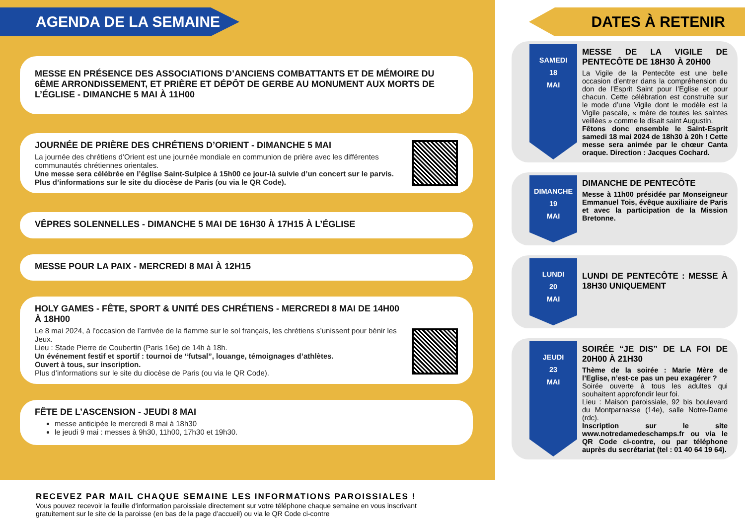AGENDA DE LA SEMAINE
MESSE EN PRÉSENCE DES ASSOCIATIONS D’ANCIENS COMBATTANTS ET DE MÉMOIRE DU 6ÈME ARRONDISSEMENT, ET PRIÈRE ET DÉPÔT DE GERBE AU MONUMENT AUX MORTS DE L’ÉGLISE - DIMANCHE 5 MAI À 11H00
JOURNÉE DE PRIÈRE DES CHRÉTIENS D’ORIENT - DIMANCHE 5 MAI
La journée des chrétiens d’Orient est une journée mondiale en communion de prière avec les différentes communautés chrétiennes orientales.
Une messe sera célébrée en l’église Saint-Sulpice à 15h00 ce jour-là suivie d’un concert sur le parvis. Plus d’informations sur le site du diocèse de Paris (ou via le QR Code).
VÊPRES SOLENNELLES - DIMANCHE 5 MAI DE 16H30 À 17H15 À L’ÉGLISE
MESSE POUR LA PAIX - MERCREDI 8 MAI À 12H15
HOLY GAMES - FÊTE, SPORT & UNITÉ DES CHRÉTIENS - MERCREDI 8 MAI DE 14H00 À 18H00
Le 8 mai 2024, à l’occasion de l’arrivée de la flamme sur le sol français, les chrétiens s’unissent pour bénir les Jeux.
Lieu : Stade Pierre de Coubertin (Paris 16e) de 14h à 18h.
Un événement festif et sportif : tournoi de “futsal”, louange, témoignages d’athlètes.
Ouvert à tous, sur inscription.
Plus d’informations sur le site du diocèse de Paris (ou via le QR Code).
FÊTE DE L’ASCENSION - JEUDI 8 MAI
messe anticipée le mercredi 8 mai à 18h30
le jeudi 9 mai : messes à 9h30, 11h00, 17h30 et 19h30.
RECEVEZ PAR MAIL CHAQUE SEMAINE LES INFORMATIONS PAROISSIALES !
Vous pouvez recevoir la feuille d'information paroissiale directement sur votre téléphone chaque semaine en vous inscrivant gratuitement sur le site de la paroisse (en bas de la page d’accueil) ou via le QR Code ci-contre
DATES À RETENIR
SAMEDI
18
MAI
MESSE DE LA VIGILE DE PENTECÔTE DE 18H30 À 20H00
La Vigile de la Pentecôte est une belle occasion d’entrer dans la compréhension du don de l’Esprit Saint pour l’Eglise et pour chacun. Cette célébration est construite sur le mode d’une Vigile dont le modèle est la Vigile pascale, « mère de toutes les saintes veillées » comme le disait saint Augustin.
Fêtons donc ensemble le Saint-Esprit samedi 18 mai 2024 de 18h30 à 20h ! Cette messe sera animée par le chœur Canta oraque. Direction : Jacques Cochard.
DIMANCHE
19
MAI
DIMANCHE DE PENTECÔTE
Messe à 11h00 présidée par Monseigneur Emmanuel Tois, évêque auxiliaire de Paris et avec la participation de la Mission Bretonne.
LUNDI
20
MAI
LUNDI DE PENTECÔTE : MESSE À 18H30 UNIQUEMENT
JEUDI
23
MAI
SOIRÉE “JE DIS” DE LA FOI DE 20H00 À 21H30
Thème de la soirée : Marie Mère de l’Eglise, n’est-ce pas un peu exagérer ?
Soirée ouverte à tous les adultes qui souhaitent approfondir leur foi.
Lieu : Maison paroissiale, 92 bis boulevard du Montparnasse (14e), salle Notre-Dame (rdc).
Inscription sur le site www.notredamedeschamps.fr ou via le QR Code ci-contre, ou par téléphone auprès du secrétariat (tel : 01 40 64 19 64).